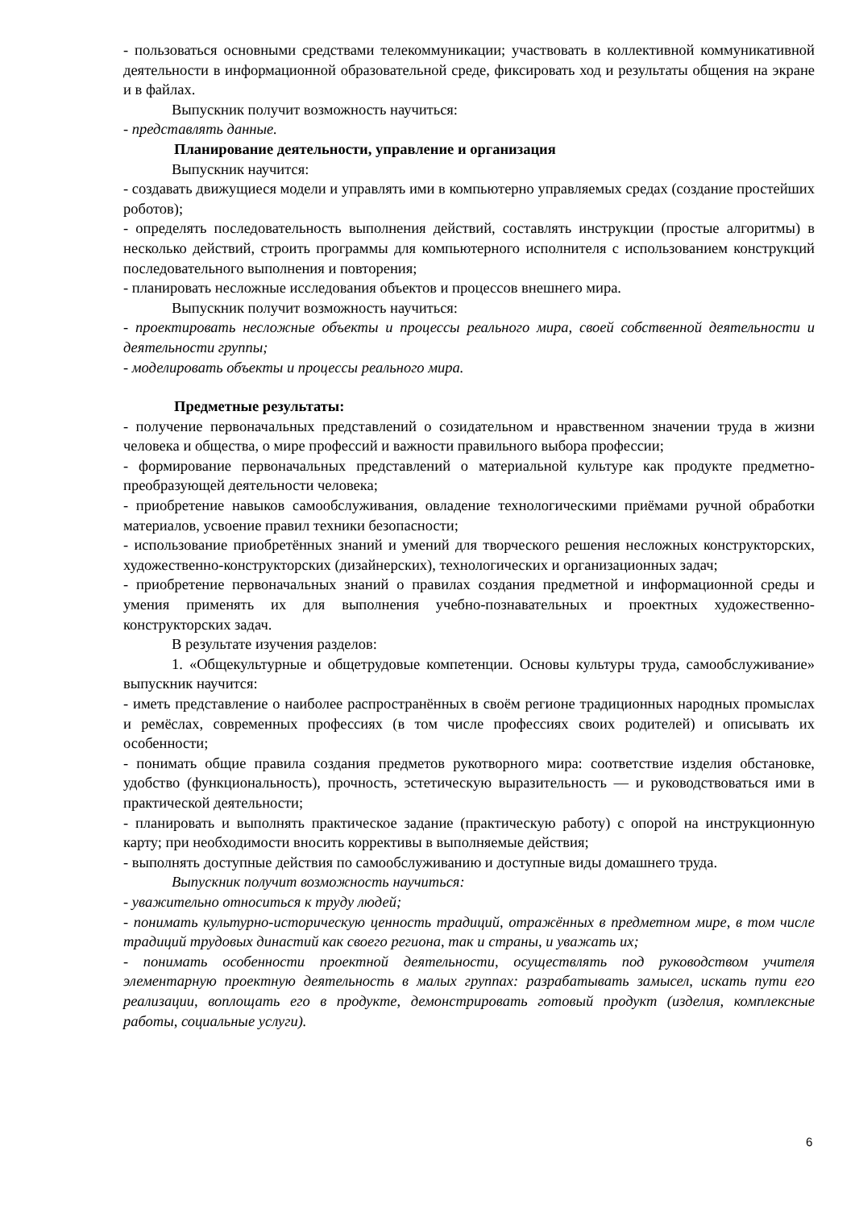- пользоваться основными средствами телекоммуникации; участвовать в коллективной коммуникативной деятельности в информационной образовательной среде, фиксировать ход и результаты общения на экране и в файлах.
Выпускник получит возможность научиться:
- представлять данные.
Планирование деятельности, управление и организация
Выпускник научится:
- создавать движущиеся модели и управлять ими в компьютерно управляемых средах (создание простейших роботов);
- определять последовательность выполнения действий, составлять инструкции (простые алгоритмы) в несколько действий, строить программы для компьютерного исполнителя с использованием конструкций последовательного выполнения и повторения;
- планировать несложные исследования объектов и процессов внешнего мира.
Выпускник получит возможность научиться:
- проектировать несложные объекты и процессы реального мира, своей собственной деятельности и деятельности группы;
- моделировать объекты и процессы реального мира.
Предметные результаты:
- получение первоначальных представлений о созидательном и нравственном значении труда в жизни человека и общества, о мире профессий и важности правильного выбора профессии;
- формирование первоначальных представлений о материальной культуре как продукте предметно-преобразующей деятельности человека;
- приобретение навыков самообслуживания, овладение технологическими приёмами ручной обработки материалов, усвоение правил техники безопасности;
- использование приобретённых знаний и умений для творческого решения несложных конструкторских, художественно-конструкторских (дизайнерских), технологических и организационных задач;
- приобретение первоначальных знаний о правилах создания предметной и информационной среды и умения применять их для выполнения учебно-познавательных и проектных художественно-конструкторских задач.
В результате изучения разделов:
1. «Общекультурные и общетрудовые компетенции. Основы культуры труда, самообслуживание» выпускник научится:
- иметь представление о наиболее распространённых в своём регионе традиционных народных промыслах и ремёслах, современных профессиях (в том числе профессиях своих родителей) и описывать их особенности;
- понимать общие правила создания предметов рукотворного мира: соответствие изделия обстановке, удобство (функциональность), прочность, эстетическую выразительность — и руководствоваться ими в практической деятельности;
- планировать и выполнять практическое задание (практическую работу) с опорой на инструкционную карту; при необходимости вносить коррективы в выполняемые действия;
- выполнять доступные действия по самообслуживанию и доступные виды домашнего труда.
Выпускник получит возможность научиться:
- уважительно относиться к труду людей;
- понимать культурно-историческую ценность традиций, отражённых в предметном мире, в том числе традиций трудовых династий как своего региона, так и страны, и уважать их;
- понимать особенности проектной деятельности, осуществлять под руководством учителя элементарную проектную деятельность в малых группах: разрабатывать замысел, искать пути его реализации, воплощать его в продукте, демонстрировать готовый продукт (изделия, комплексные работы, социальные услуги).
6